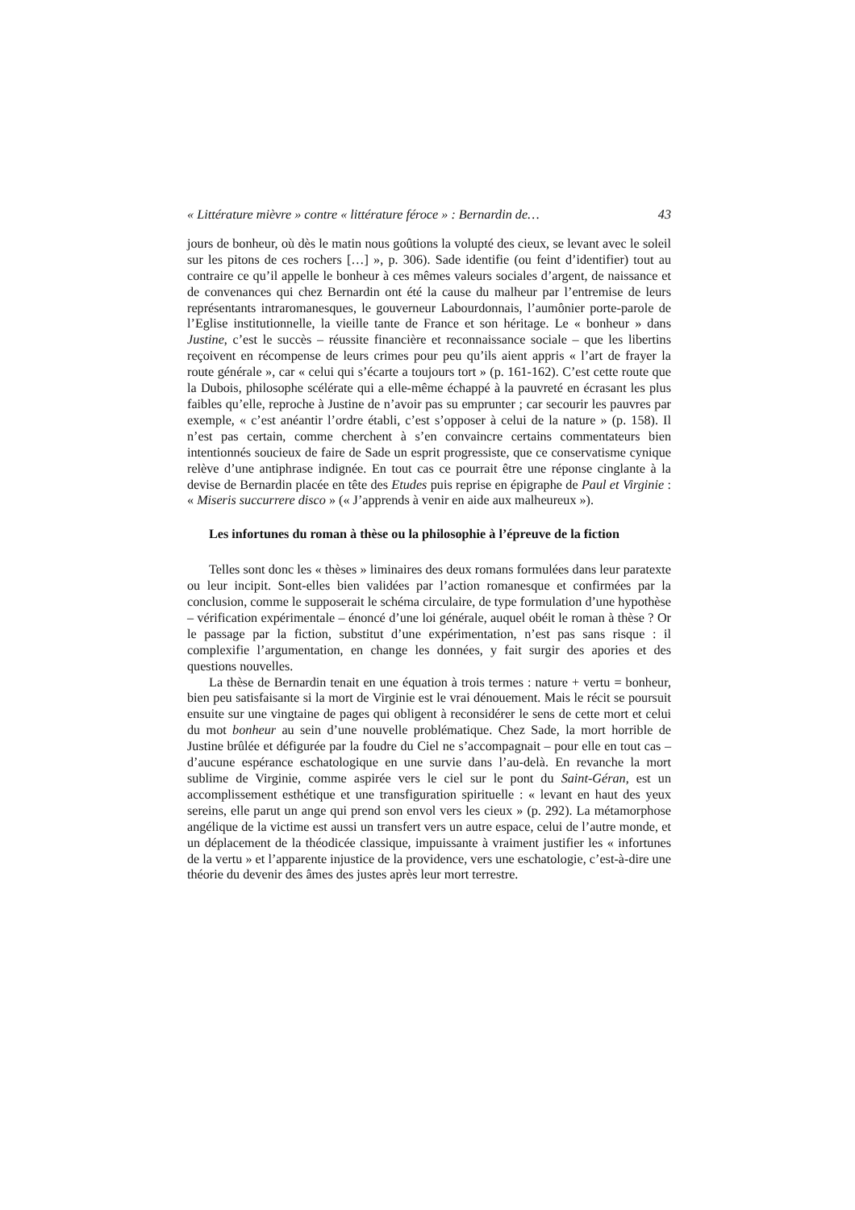« Littérature mièvre » contre « littérature féroce » : Bernardin de… 43
jours de bonheur, où dès le matin nous goûtions la volupté des cieux, se levant avec le soleil sur les pitons de ces rochers […] », p. 306). Sade identifie (ou feint d’identifier) tout au contraire ce qu’il appelle le bonheur à ces mêmes valeurs sociales d’argent, de naissance et de convenances qui chez Bernardin ont été la cause du malheur par l’entremise de leurs représentants intraromanesques, le gouverneur Labourdonnais, l’aumônier porte-parole de l’Eglise institutionnelle, la vieille tante de France et son héritage. Le « bonheur » dans Justine, c’est le succès – réussite financière et reconnaissance sociale – que les libertins reçoivent en récompense de leurs crimes pour peu qu’ils aient appris « l’art de frayer la route générale », car « celui qui s’écarte a toujours tort » (p. 161-162). C’est cette route que la Dubois, philosophe scélérate qui a elle-même échappé à la pauvreté en écrasant les plus faibles qu’elle, reproche à Justine de n’avoir pas su emprunter ; car secourir les pauvres par exemple, « c’est anéantir l’ordre établi, c’est s’opposer à celui de la nature » (p. 158). Il n’est pas certain, comme cherchent à s’en convaincre certains commentateurs bien intentionnés soucieux de faire de Sade un esprit progressiste, que ce conservatisme cynique relève d’une antiphrase indignée. En tout cas ce pourrait être une réponse cinglante à la devise de Bernardin placée en tête des Etudes puis reprise en épigraphe de Paul et Virginie : « Miseris succurrere disco » (« J’apprends à venir en aide aux malheureux »).
Les infortunes du roman à thèse ou la philosophie à l’épreuve de la fiction
Telles sont donc les « thèses » liminaires des deux romans formulées dans leur paratexte ou leur incipit. Sont-elles bien validées par l’action romanesque et confirmées par la conclusion, comme le supposerait le schéma circulaire, de type formulation d’une hypothèse – vérification expérimentale – énoncé d’une loi générale, auquel obéit le roman à thèse ? Or le passage par la fiction, substitut d’une expérimentation, n’est pas sans risque : il complexifie l’argumentation, en change les données, y fait surgir des apories et des questions nouvelles.
La thèse de Bernardin tenait en une équation à trois termes : nature + vertu = bonheur, bien peu satisfaisante si la mort de Virginie est le vrai dénouement. Mais le récit se poursuit ensuite sur une vingtaine de pages qui obligent à reconsidérer le sens de cette mort et celui du mot bonheur au sein d’une nouvelle problématique. Chez Sade, la mort horrible de Justine brûlée et défigurée par la foudre du Ciel ne s’accompagnait – pour elle en tout cas – d’aucune espérance eschatologique en une survie dans l’au-delà. En revanche la mort sublime de Virginie, comme aspirée vers le ciel sur le pont du Saint-Géran, est un accomplissement esthétique et une transfiguration spirituelle : « levant en haut des yeux sereins, elle parut un ange qui prend son envol vers les cieux » (p. 292). La métamorphose angélique de la victime est aussi un transfert vers un autre espace, celui de l’autre monde, et un déplacement de la théodicée classique, impuissante à vraiment justifier les « infortunes de la vertu » et l’apparente injustice de la providence, vers une eschatologie, c’est-à-dire une théorie du devenir des âmes des justes après leur mort terrestre.